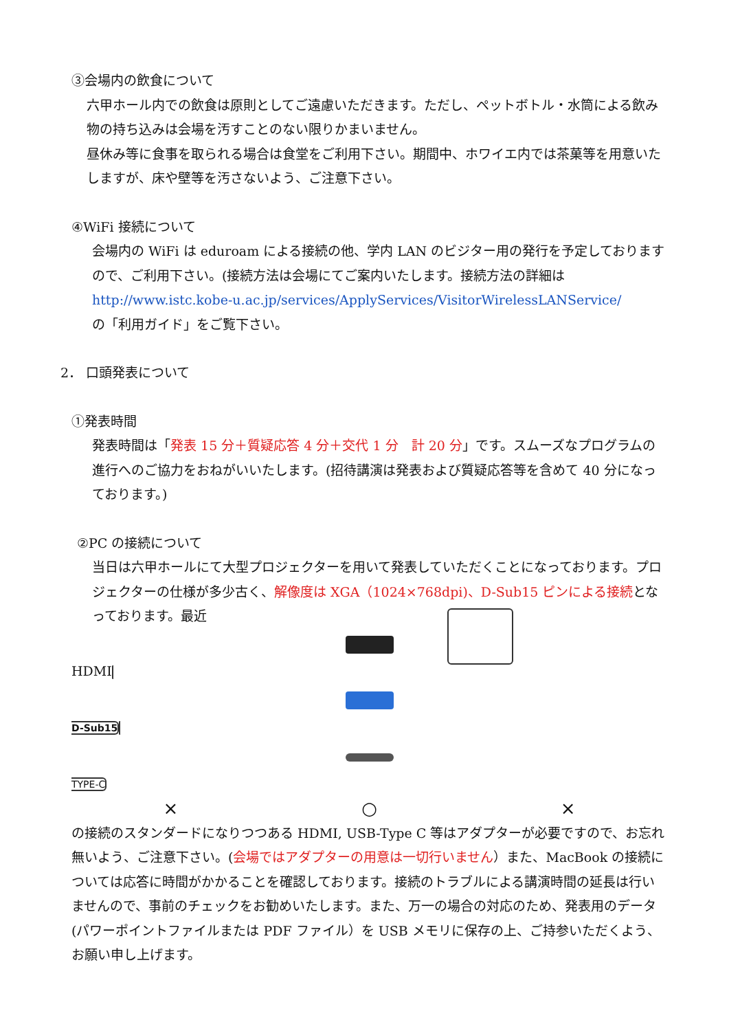③会場内の飲食について
六甲ホール内での飲食は原則としてご遠慮いただきます。ただし、ペットボトル・水筒による飲み物の持ち込みは会場を汚すことのない限りかまいません。
昼休み等に食事を取られる場合は食堂をご利用下さい。期間中、ホワイエ内では茶菓等を用意いたしますが、床や壁等を汚さないよう、ご注意下さい。
④WiFi 接続について
会場内の WiFi は eduroam による接続の他、学内 LAN のビジター用の発行を予定しておりますので、ご利用下さい。(接続方法は会場にてご案内いたします。接続方法の詳細は
http://www.istc.kobe-u.ac.jp/services/ApplyServices/VisitorWirelessLANService/
の「利用ガイド」をご覧下さい。
2． 口頭発表について
①発表時間
発表時間は「発表 15 分＋質疑応答 4 分＋交代 1 分　計 20 分」です。スムーズなプログラムの進行へのご協力をおねがいいたします。(招待講演は発表および質疑応答等を含めて 40 分になっております。)
②PC の接続について
当日は六甲ホールにて大型プロジェクターを用いて発表していただくことになっております。プロジェクターの仕様が多少古く、解像度は XGA（1024×768dpi)、D-Sub15 ピンによる接続となっております。最近
HDMI D-Sub15 TYPE-C
× ○ × の接続のスタンダードになりつつある HDMI, USB-Type C 等はアダプターが必要ですので、お忘れ無いよう、ご注意下さい。(会場ではアダプターの用意は一切行いません）また、MacBook の接続については応答に時間がかかることを確認しております。接続のトラブルによる講演時間の延長は行いませんので、事前のチェックをお勧めいたします。また、万一の場合の対応のため、発表用のデータ(パワーポイントファイルまたは PDF ファイル）を USB メモリに保存の上、ご持参いただくよう、お願い申し上げます。